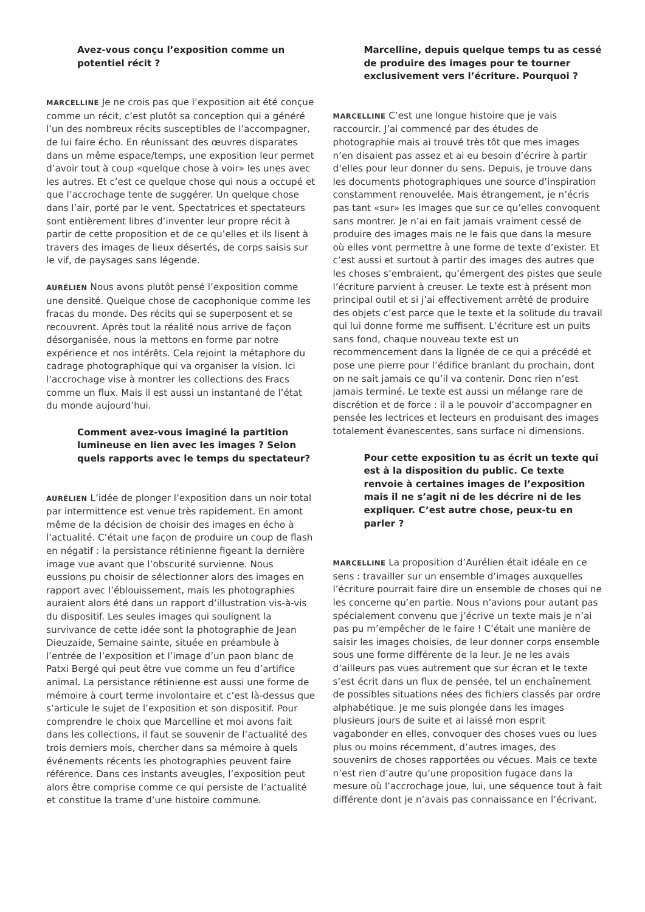Avez-vous conçu l’exposition comme un potentiel récit ?
MARCELLINE Je ne crois pas que l’exposition ait été conçue comme un récit, c’est plutôt sa conception qui a généré l’un des nombreux récits susceptibles de l’accompagner, de lui faire écho. En réunissant des œuvres disparates dans un même espace/temps, une exposition leur permet d’avoir tout à coup «quelque chose à voir» les unes avec les autres. Et c’est ce quelque chose qui nous a occupé et que l’accrochage tente de suggérer. Un quelque chose dans l’air, porté par le vent. Spectatrices et spectateurs sont entièrement libres d’inventer leur propre récit à partir de cette proposition et de ce qu’elles et ils lisent à travers des images de lieux désertés, de corps saisis sur le vif, de paysages sans légende.
AURÉLIEN Nous avons plutôt pensé l’exposition comme une densité. Quelque chose de cacophonique comme les fracas du monde. Des récits qui se superposent et se recouvrent. Après tout la réalité nous arrive de façon désorganisée, nous la mettons en forme par notre expérience et nos intérêts. Cela rejoint la métaphore du cadrage photographique qui va organiser la vision. Ici l’accrochage vise à montrer les collections des Fracs comme un flux. Mais il est aussi un instantané de l’état du monde aujourd’hui.
Comment avez-vous imaginé la partition lumineuse en lien avec les images ? Selon quels rapports avec le temps du spectateur?
AURÉLIEN L’idée de plonger l’exposition dans un noir total par intermittence est venue très rapidement. En amont même de la décision de choisir des images en écho à l’actualité. C’était une façon de produire un coup de flash en négatif : la persistance rétinienne figeant la dernière image vue avant que l’obscurité survienne. Nous eussions pu choisir de sélectionner alors des images en rapport avec l’éblouissement, mais les photographies auraient alors été dans un rapport d’illustration vis-à-vis du dispositif. Les seules images qui soulignent la survivance de cette idée sont la photographie de Jean Dieuzaide, Semaine sainte, située en préambule à l’entrée de l’exposition et l’image d’un paon blanc de Patxi Bergé qui peut être vue comme un feu d’artifice animal. La persistance rétinienne est aussi une forme de mémoire à court terme involontaire et c’est là-dessus que s’articule le sujet de l’exposition et son dispositif. Pour comprendre le choix que Marcelline et moi avons fait dans les collections, il faut se souvenir de l’actualité des trois derniers mois, chercher dans sa mémoire à quels événements récents les photographies peuvent faire référence. Dans ces instants aveugles, l’exposition peut alors être comprise comme ce qui persiste de l’actualité et constitue la trame d’une histoire commune.
Marcelline, depuis quelque temps tu as cessé de produire des images pour te tourner exclusivement vers l’écriture. Pourquoi ?
MARCELLINE C’est une longue histoire que je vais raccourcir. J’ai commencé par des études de photographie mais ai trouvé très tôt que mes images n’en disaient pas assez et ai eu besoin d’écrire à partir d’elles pour leur donner du sens. Depuis, je trouve dans les documents photographiques une source d’inspiration constamment renouvelée. Mais étrangement, je n’écris pas tant «sur» les images que sur ce qu’elles convoquent sans montrer. Je n’ai en fait jamais vraiment cessé de produire des images mais ne le fais que dans la mesure où elles vont permettre à une forme de texte d’exister. Et c’est aussi et surtout à partir des images des autres que les choses s’embraient, qu’émergent des pistes que seule l’écriture parvient à creuser. Le texte est à présent mon principal outil et si j’ai effectivement arrêté de produire des objets c’est parce que le texte et la solitude du travail qui lui donne forme me suffisent. L’écriture est un puits sans fond, chaque nouveau texte est un recommencement dans la lignée de ce qui a précédé et pose une pierre pour l’édifice branlant du prochain, dont on ne sait jamais ce qu’il va contenir. Donc rien n’est jamais terminé. Le texte est aussi un mélange rare de discrétion et de force : il a le pouvoir d’accompagner en pensée les lectrices et lecteurs en produisant des images totalement évanescentes, sans surface ni dimensions.
Pour cette exposition tu as écrit un texte qui est à la disposition du public. Ce texte renvoie à certaines images de l’exposition mais il ne s’agit ni de les décrire ni de les expliquer. C’est autre chose, peux-tu en parler ?
MARCELLINE La proposition d’Aurélien était idéale en ce sens : travailler sur un ensemble d’images auxquelles l’écriture pourrait faire dire un ensemble de choses qui ne les concerne qu’en partie. Nous n’avions pour autant pas spécialement convenu que j’écrive un texte mais je n’ai pas pu m’empêcher de le faire ! C’était une manière de saisir les images choisies, de leur donner corps ensemble sous une forme différente de la leur. Je ne les avais d’ailleurs pas vues autrement que sur écran et le texte s’est écrit dans un flux de pensée, tel un enchaînement de possibles situations nées des fichiers classés par ordre alphabétique. Je me suis plongée dans les images plusieurs jours de suite et ai laissé mon esprit vagabonder en elles, convoquer des choses vues ou lues plus ou moins récemment, d’autres images, des souvenirs de choses rapportées ou vécues. Mais ce texte n’est rien d’autre qu’une proposition fugace dans la mesure où l’accrochage joue, lui, une séquence tout à fait différente dont je n’avais pas connaissance en l’écrivant.